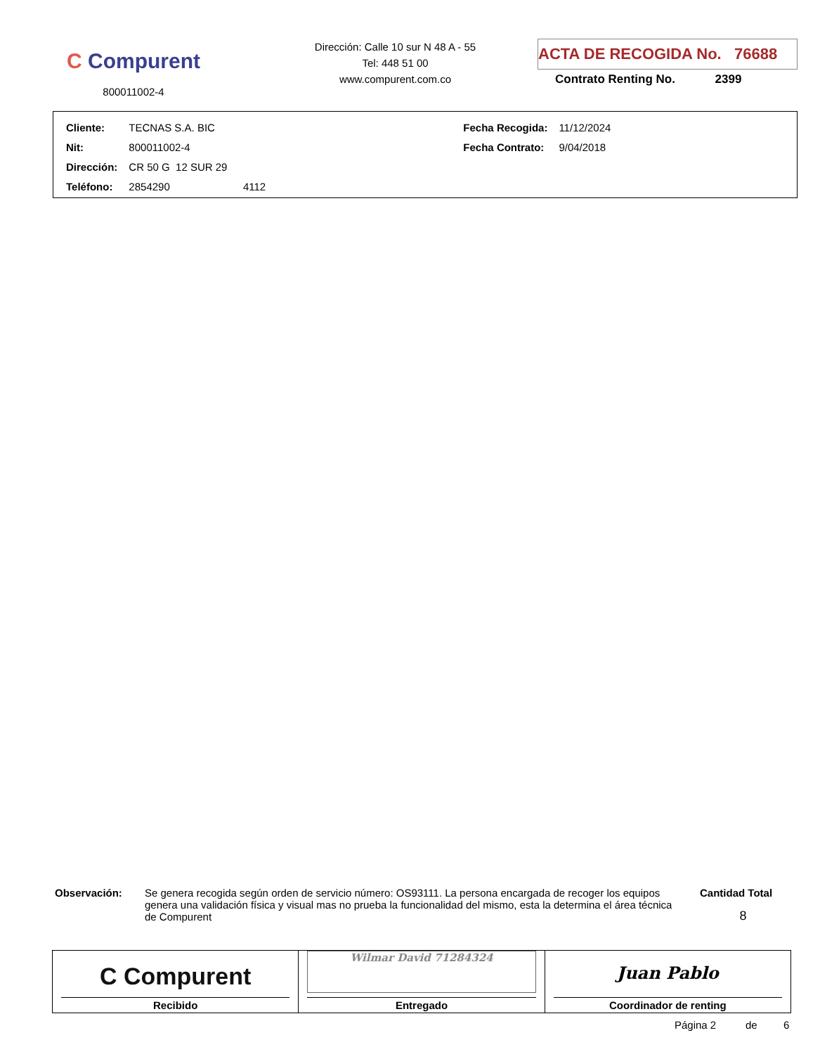C Compurent
800011002-4
Dirección: Calle 10 sur N 48 A - 55
Tel: 448 51 00
www.compurent.com.co
ACTA DE RECOGIDA No. 76688
Contrato Renting No. 2399
| Cliente: | TECNAS S.A. BIC | Fecha Recogida: | 11/12/2024 |
| Nit: | 800011002-4 | Fecha Contrato: | 9/04/2018 |
| Dirección: | CR 50 G 12 SUR 29 | | |
| Teléfono: | 2854290 4112 | | |
Observación:
Se genera recogida según orden de servicio número: OS93111. La persona encargada de recoger los equipos genera una validación física y visual mas no prueba la funcionalidad del mismo, esta la determina el área técnica de Compurent
Cantidad Total
8
| C Compurent Recibido | Wilmar David 71284324 Entregado | Juan Pablo Coordinador de renting |
Página 2 de 6